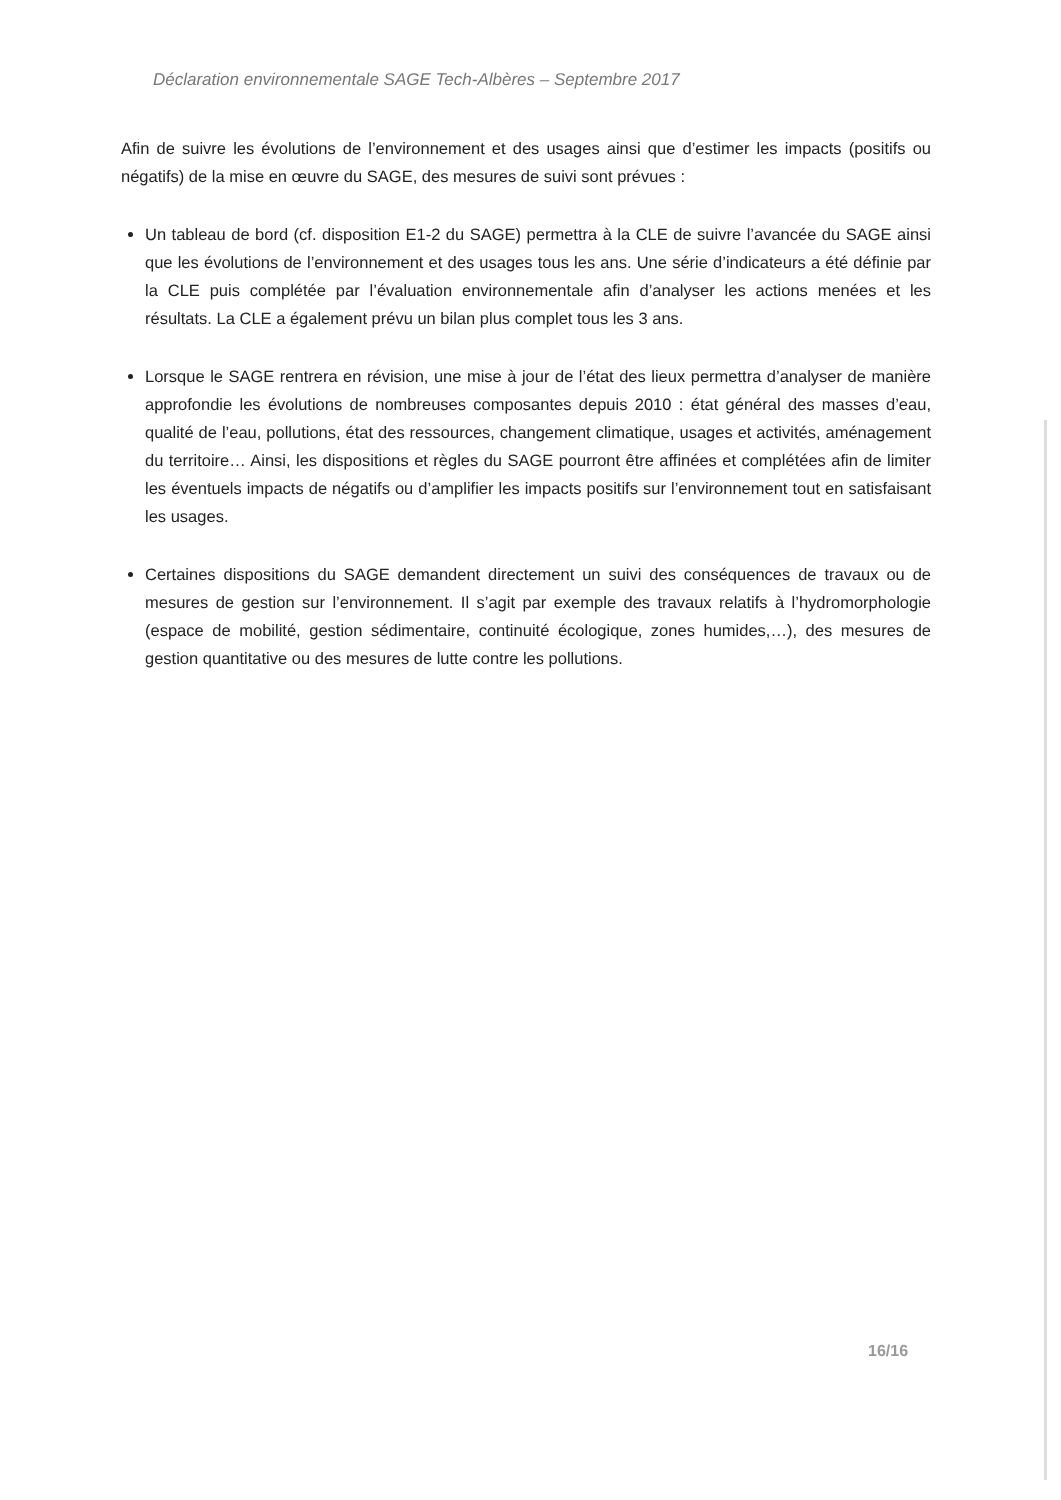Déclaration environnementale SAGE Tech-Albères – Septembre 2017
Afin de suivre les évolutions de l’environnement et des usages ainsi que d’estimer les impacts (positifs ou négatifs) de la mise en œuvre du SAGE, des mesures de suivi sont prévues :
Un tableau de bord (cf. disposition E1-2 du SAGE) permettra à la CLE de suivre l’avancée du SAGE ainsi que les évolutions de l’environnement et des usages tous les ans. Une série d’indicateurs a été définie par la CLE puis complétée par l’évaluation environnementale afin d’analyser les actions menées et les résultats. La CLE a également prévu un bilan plus complet tous les 3 ans.
Lorsque le SAGE rentrera en révision, une mise à jour de l’état des lieux permettra d’analyser de manière approfondie les évolutions de nombreuses composantes depuis 2010 : état général des masses d’eau, qualité de l’eau, pollutions, état des ressources, changement climatique, usages et activités, aménagement du territoire… Ainsi, les dispositions et règles du SAGE pourront être affinées et complétées afin de limiter les éventuels impacts de négatifs ou d’amplifier les impacts positifs sur l’environnement tout en satisfaisant les usages.
Certaines dispositions du SAGE demandent directement un suivi des conséquences de travaux ou de mesures de gestion sur l’environnement. Il s’agit par exemple des travaux relatifs à l’hydromorphologie (espace de mobilité, gestion sédimentaire, continuité écologique, zones humides,…), des mesures de gestion quantitative ou des mesures de lutte contre les pollutions.
16/16